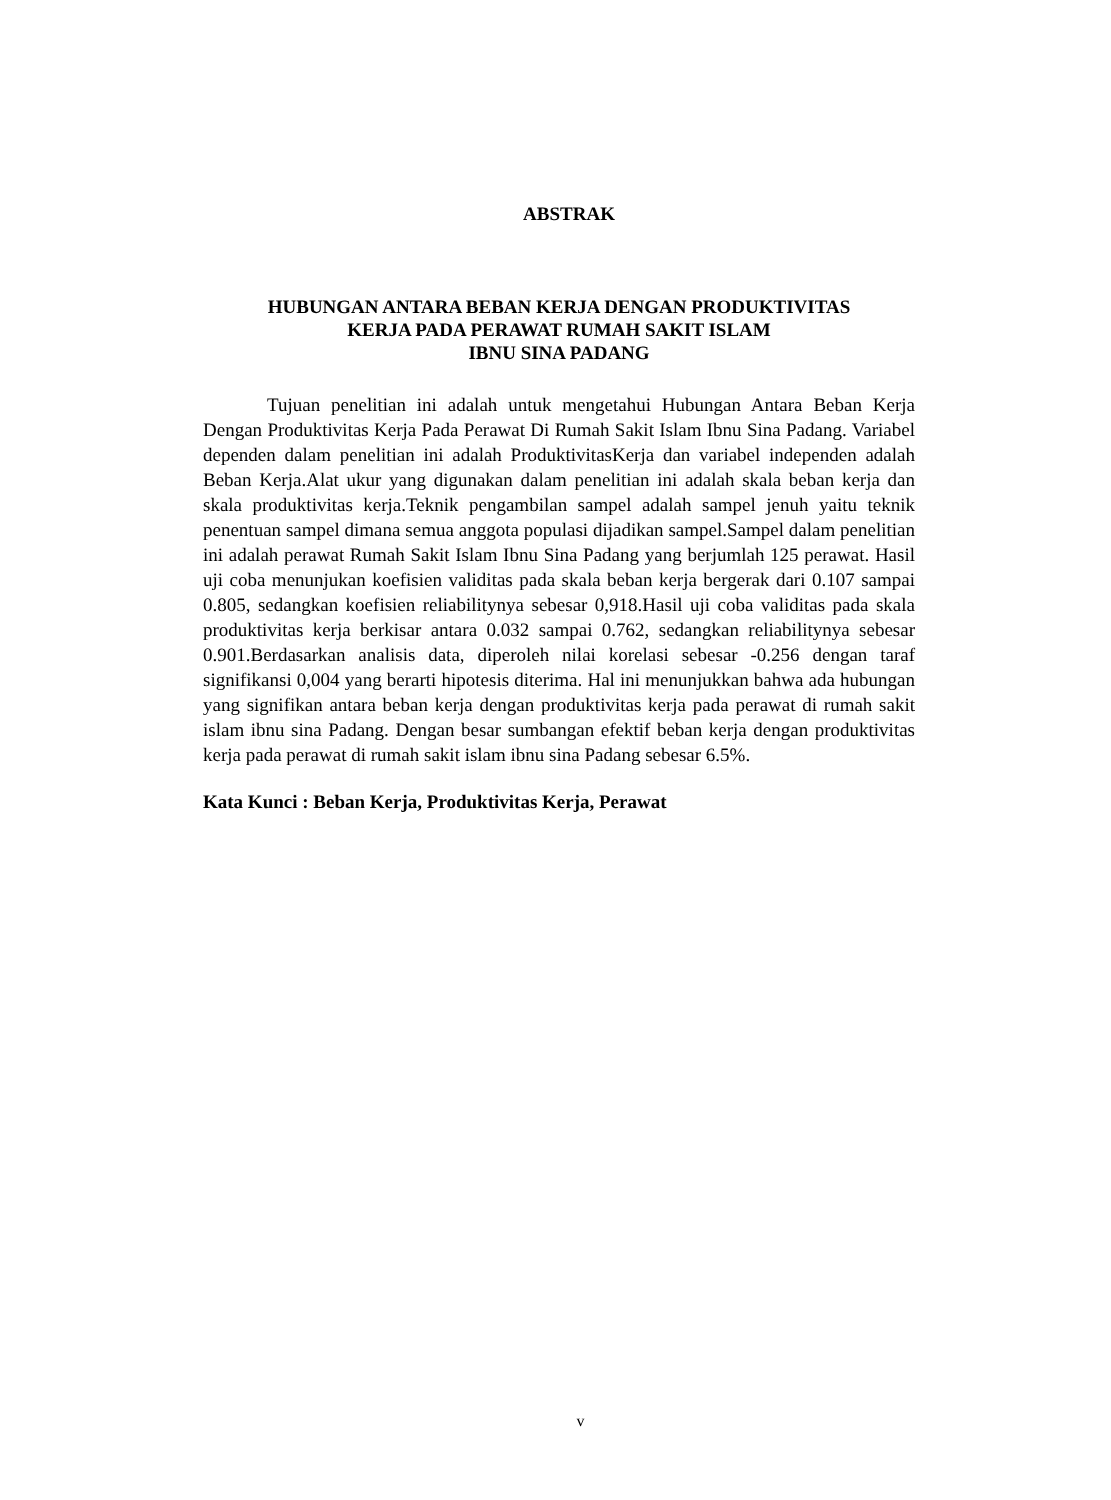ABSTRAK
HUBUNGAN ANTARA BEBAN KERJA DENGAN PRODUKTIVITAS
KERJA PADA PERAWAT RUMAH SAKIT ISLAM
IBNU SINA PADANG
Tujuan penelitian ini adalah untuk mengetahui Hubungan Antara Beban Kerja Dengan Produktivitas Kerja Pada Perawat Di Rumah Sakit Islam Ibnu Sina Padang. Variabel dependen dalam penelitian ini adalah ProduktivitasKerja dan variabel independen adalah Beban Kerja.Alat ukur yang digunakan dalam penelitian ini adalah skala beban kerja dan skala produktivitas kerja.Teknik pengambilan sampel adalah sampel jenuh yaitu teknik penentuan sampel dimana semua anggota populasi dijadikan sampel.Sampel dalam penelitian ini adalah perawat Rumah Sakit Islam Ibnu Sina Padang yang berjumlah 125 perawat. Hasil uji coba menunjukan koefisien validitas pada skala beban kerja bergerak dari 0.107 sampai 0.805, sedangkan koefisien reliabilitynya sebesar 0,918.Hasil uji coba validitas pada skala produktivitas kerja berkisar antara 0.032 sampai 0.762, sedangkan reliabilitynya sebesar 0.901.Berdasarkan analisis data, diperoleh nilai korelasi sebesar -0.256 dengan taraf signifikansi 0,004 yang berarti hipotesis diterima. Hal ini menunjukkan bahwa ada hubungan yang signifikan antara beban kerja dengan produktivitas kerja pada perawat di rumah sakit islam ibnu sina Padang. Dengan besar sumbangan efektif beban kerja dengan produktivitas kerja pada perawat di rumah sakit islam ibnu sina Padang sebesar 6.5%.
Kata Kunci : Beban Kerja, Produktivitas Kerja, Perawat
v